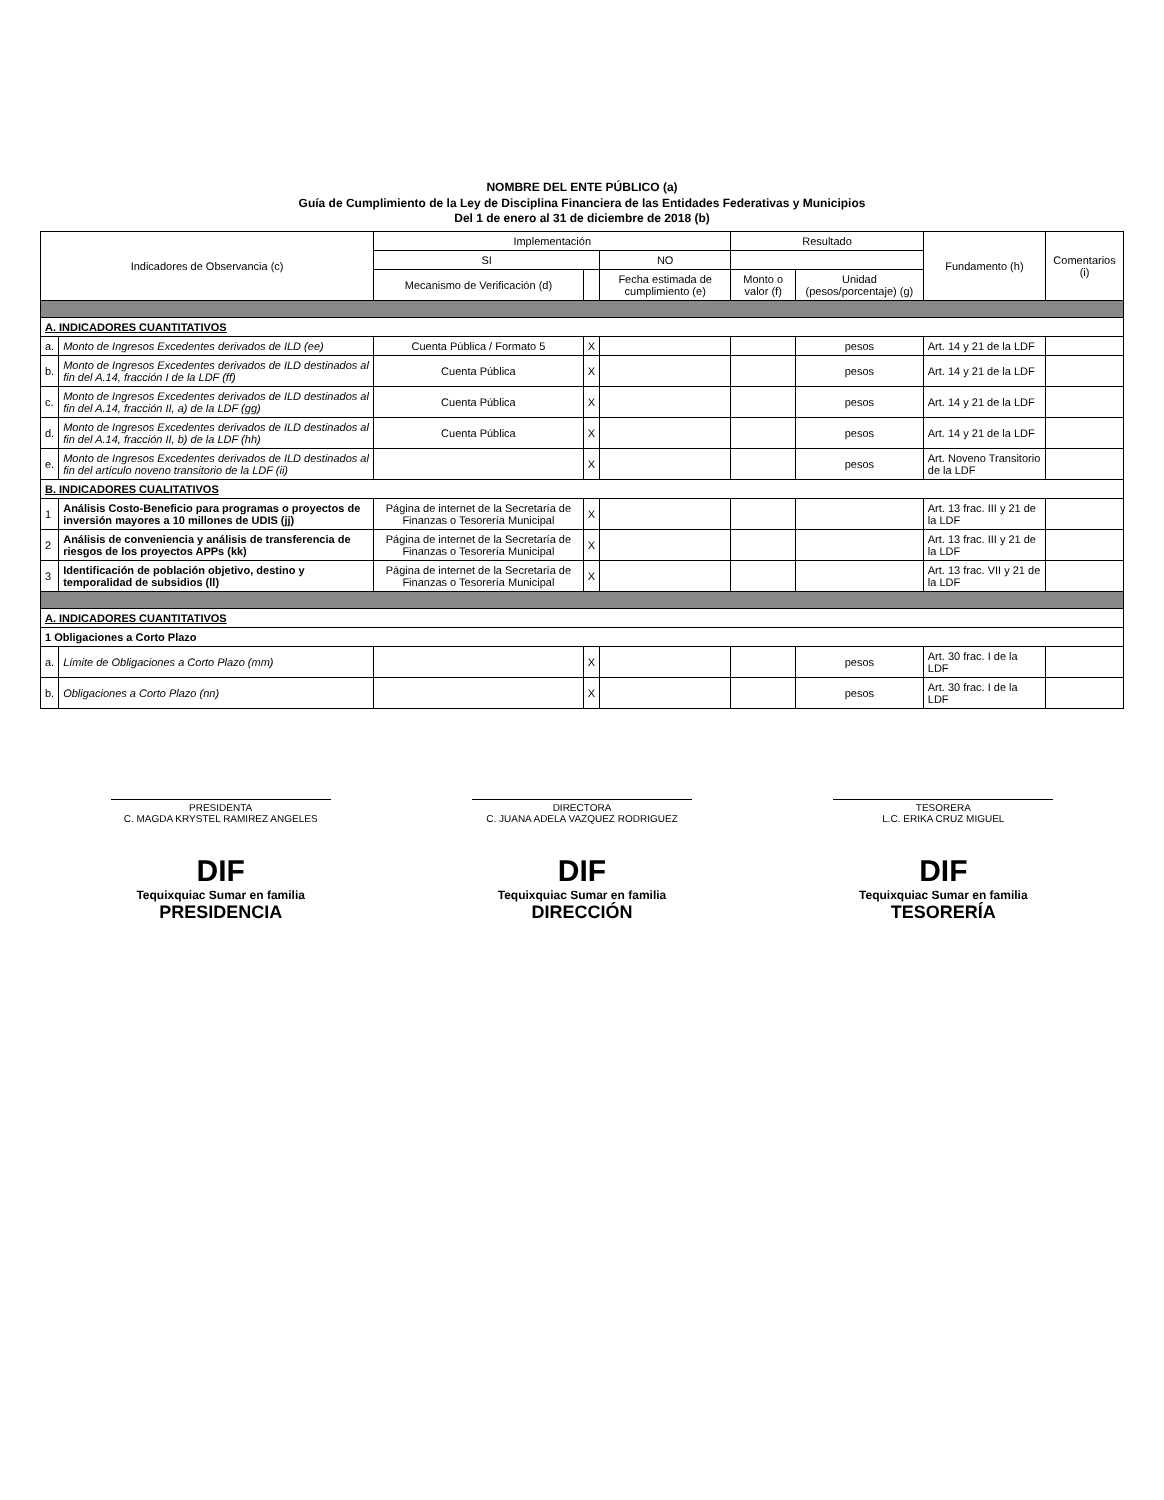NOMBRE DEL ENTE PÚBLICO (a)
Guía de Cumplimiento de la Ley de Disciplina Financiera de las Entidades Federativas y Municipios
Del 1 de enero al 31 de diciembre de 2018 (b)
| Indicadores de Observancia (c) | | Implementación | | | Resultado | | Fundamento (h) | Comentarios (i) |
| --- | --- | --- | --- | --- | --- | --- | --- | --- |
| | | SI | | NO | | | | |
| | | Mecanismo de Verificación (d) | | Fecha estimada de cumplimiento (e) | Monto o valor (f) | Unidad (pesos/porcentaje) (g) | | |
| A. INDICADORES CUANTITATIVOS | | | | | | | | |
| a. | Monto de Ingresos Excedentes derivados de ILD (ee) | Cuenta Pública / Formato 5 | X | | | pesos | Art. 14 y 21 de la LDF | |
| b. | Monto de Ingresos Excedentes derivados de ILD destinados al fin del A.14, fracción I de la LDF (ff) | Cuenta Pública | X | | | pesos | Art. 14 y 21 de la LDF | |
| c. | Monto de Ingresos Excedentes derivados de ILD destinados al fin del A.14, fracción II, a) de la LDF (gg) | Cuenta Pública | X | | | pesos | Art. 14 y 21 de la LDF | |
| d. | Monto de Ingresos Excedentes derivados de ILD destinados al fin del A.14, fracción II, b) de la LDF (hh) | Cuenta Pública | X | | | pesos | Art. 14 y 21 de la LDF | |
| e. | Monto de Ingresos Excedentes derivados de ILD destinados al fin del artículo noveno transitorio de la LDF (ii) | | X | | | pesos | Art. Noveno Transitorio de la LDF | |
| B. INDICADORES CUALITATIVOS | | | | | | | | |
| 1 | Análisis Costo-Beneficio para programas o proyectos de inversión mayores a 10 millones de UDIS (jj) | Página de internet de la Secretaría de Finanzas o Tesorería Municipal | X | | | | Art. 13 frac. III y 21 de la LDF | |
| 2 | Análisis de conveniencia y análisis de transferencia de riesgos de los proyectos APPs (kk) | Página de internet de la Secretaría de Finanzas o Tesorería Municipal | X | | | | Art. 13 frac. III y 21 de la LDF | |
| 3 | Identificación de población objetivo, destino y temporalidad de subsidios (ll) | Página de internet de la Secretaría de Finanzas o Tesorería Municipal | X | | | | Art. 13 frac. VII y 21 de la LDF | |
| A. INDICADORES CUANTITATIVOS | | | | | | | | |
| 1 Obligaciones a Corto Plazo | | | | | | | | |
| a. | Límite de Obligaciones a Corto Plazo (mm) | | X | | | pesos | Art. 30 frac. I de la LDF | |
| b. | Obligaciones a Corto Plazo (nn) | | X | | | pesos | Art. 30 frac. I de la LDF | |
PRESIDENTA
C. MAGDA KRYSTEL RAMIREZ ANGELES
DIF
Tequixquiac Sumar en familia
PRESIDENCIA
DIRECTORA
C. JUANA ADELA VAZQUEZ RODRIGUEZ
DIF
Tequixquiac Sumar en familia
DIRECCIÓN
TESORERA
L.C. ERIKA CRUZ MIGUEL
DIF
Tequixquiac Sumar en familia
TESORERÍA